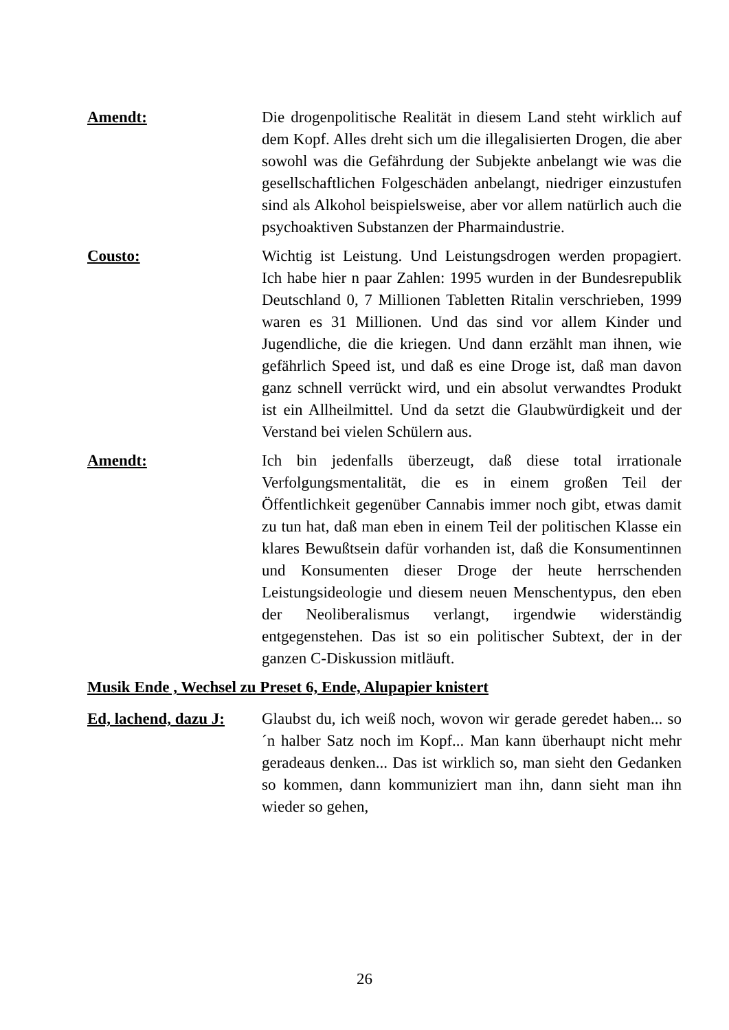Amendt: Die drogenpolitische Realität in diesem Land steht wirklich auf dem Kopf. Alles dreht sich um die illegalisierten Drogen, die aber sowohl was die Gefährdung der Subjekte anbelangt wie was die gesellschaftlichen Folgeschäden anbelangt, niedriger einzustufen sind als Alkohol beispielsweise, aber vor allem natürlich auch die psychoaktiven Substanzen der Pharmaindustrie.
Cousto: Wichtig ist Leistung. Und Leistungsdrogen werden propagiert. Ich habe hier n paar Zahlen: 1995 wurden in der Bundesrepublik Deutschland 0, 7 Millionen Tabletten Ritalin verschrieben, 1999 waren es 31 Millionen. Und das sind vor allem Kinder und Jugendliche, die die kriegen. Und dann erzählt man ihnen, wie gefährlich Speed ist, und daß es eine Droge ist, daß man davon ganz schnell verrückt wird, und ein absolut verwandtes Produkt ist ein Allheilmittel. Und da setzt die Glaubwürdigkeit und der Verstand bei vielen Schülern aus.
Amendt: Ich bin jedenfalls überzeugt, daß diese total irrationale Verfolgungsmentalität, die es in einem großen Teil der Öffentlichkeit gegenüber Cannabis immer noch gibt, etwas damit zu tun hat, daß man eben in einem Teil der politischen Klasse ein klares Bewußtsein dafür vorhanden ist, daß die Konsumentinnen und Konsumenten dieser Droge der heute herrschenden Leistungsideologie und diesem neuen Menschentypus, den eben der Neoliberalismus verlangt, irgendwie widerständig entgegenstehen. Das ist so ein politischer Subtext, der in der ganzen C-Diskussion mitläuft.
Musik Ende , Wechsel zu Preset 6, Ende, Alupapier knistert
Ed, lachend, dazu J:
Glaubst du, ich weiß noch, wovon wir gerade geredet haben... so ´n halber Satz noch im Kopf... Man kann überhaupt nicht mehr geradeaus denken... Das ist wirklich so, man sieht den Gedanken so kommen, dann kommuniziert man ihn, dann sieht man ihn wieder so gehen,
26